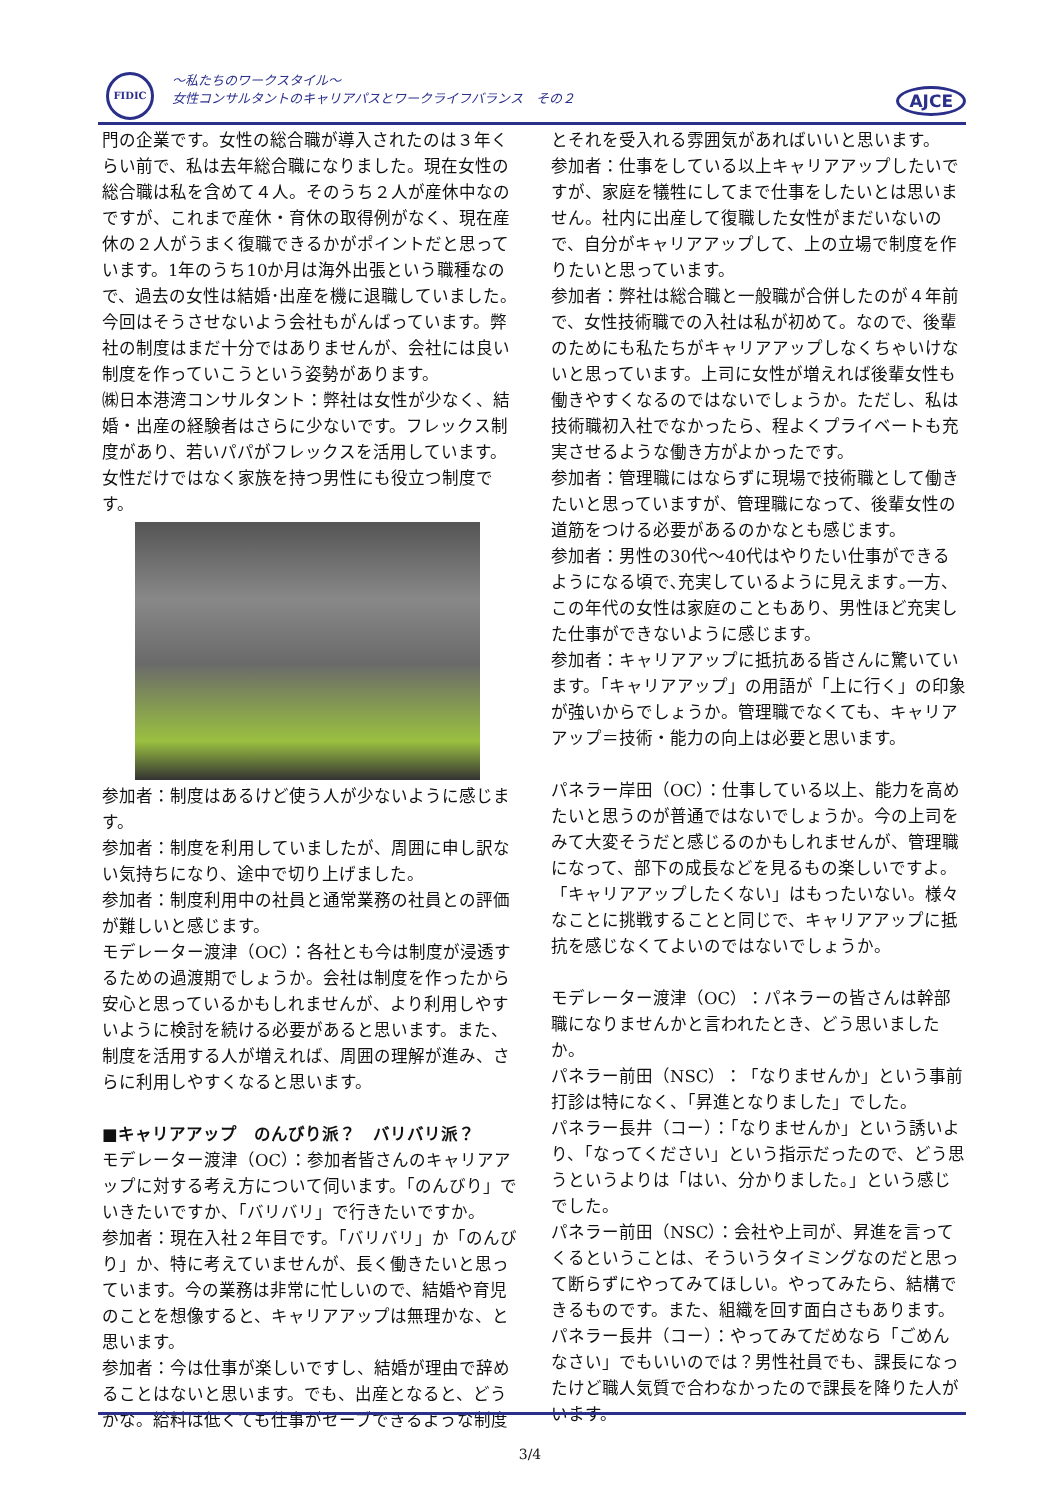FIDIC
～私たちのワークスタイル～
女性コンサルタントのキャリアパスとワークライフバランス　その２
AJCE
門の企業です。女性の総合職が導入されたのは３年くらい前で、私は去年総合職になりました。現在女性の総合職は私を含めて４人。そのうち２人が産休中なのですが、これまで産休・育休の取得例がなく、現在産休の２人がうまく復職できるかがポイントだと思っています。1年のうち10か月は海外出張という職種なので、過去の女性は結婚･出産を機に退職していました。今回はそうさせないよう会社もがんばっています。弊社の制度はまだ十分ではありませんが、会社には良い制度を作っていこうという姿勢があります。
㈱日本港湾コンサルタント：弊社は女性が少なく、結婚・出産の経験者はさらに少ないです。フレックス制度があり、若いパパがフレックスを活用しています。女性だけではなく家族を持つ男性にも役立つ制度です。
参加者：制度はあるけど使う人が少ないように感じます。
参加者：制度を利用していましたが、周囲に申し訳ない気持ちになり、途中で切り上げました。
参加者：制度利用中の社員と通常業務の社員との評価が難しいと感じます。
モデレーター渡津（OC）：各社とも今は制度が浸透するための過渡期でしょうか。会社は制度を作ったから安心と思っているかもしれませんが、より利用しやすいように検討を続ける必要があると思います。また、制度を活用する人が増えれば、周囲の理解が進み、さらに利用しやすくなると思います。
■キャリアアップ　のんびり派？　バリバリ派？
モデレーター渡津（OC）：参加者皆さんのキャリアアップに対する考え方について伺います。「のんびり」でいきたいですか、「バリバリ」で行きたいですか。
参加者：現在入社２年目です。「バリバリ」か「のんびり」か、特に考えていませんが、長く働きたいと思っています。今の業務は非常に忙しいので、結婚や育児のことを想像すると、キャリアアップは無理かな、と思います。
参加者：今は仕事が楽しいですし、結婚が理由で辞めることはないと思います。でも、出産となると、どうかな。給料は低くても仕事がセーブできるような制度
とそれを受入れる雰囲気があればいいと思います。
参加者：仕事をしている以上キャリアアップしたいですが、家庭を犠牲にしてまで仕事をしたいとは思いません。社内に出産して復職した女性がまだいないので、自分がキャリアアップして、上の立場で制度を作りたいと思っています。
参加者：弊社は総合職と一般職が合併したのが４年前で、女性技術職での入社は私が初めて。なので、後輩のためにも私たちがキャリアアップしなくちゃいけないと思っています。上司に女性が増えれば後輩女性も働きやすくなるのではないでしょうか。ただし、私は技術職初入社でなかったら、程よくプライベートも充実させるような働き方がよかったです。
参加者：管理職にはならずに現場で技術職として働きたいと思っていますが、管理職になって、後輩女性の道筋をつける必要があるのかなとも感じます。
参加者：男性の30代～40代はやりたい仕事ができるようになる頃で､充実しているように見えます｡一方、この年代の女性は家庭のこともあり、男性ほど充実した仕事ができないように感じます。
参加者：キャリアアップに抵抗ある皆さんに驚いています。「キャリアアップ」の用語が「上に行く」の印象が強いからでしょうか。管理職でなくても、キャリアアップ＝技術・能力の向上は必要と思います。
パネラー岸田（OC）：仕事している以上、能力を高めたいと思うのが普通ではないでしょうか。今の上司をみて大変そうだと感じるのかもしれませんが、管理職になって、部下の成長などを見るもの楽しいですよ。「キャリアアップしたくない」はもったいない。様々なことに挑戦することと同じで、キャリアアップに抵抗を感じなくてよいのではないでしょうか。
モデレーター渡津（OC）：パネラーの皆さんは幹部職になりませんかと言われたとき、どう思いましたか。
パネラー前田（NSC）：「なりませんか」という事前打診は特になく、「昇進となりました」でした。
パネラー長井（コー）：「なりませんか」という誘いより、「なってください」という指示だったので、どう思うというよりは「はい、分かりました。」という感じでした。
パネラー前田（NSC）：会社や上司が、昇進を言ってくるということは、そういうタイミングなのだと思って断らずにやってみてほしい。やってみたら、結構できるものです。また、組織を回す面白さもあります。
パネラー長井（コー）：やってみてだめなら「ごめんなさい」でもいいのでは？男性社員でも、課長になったけど職人気質で合わなかったので課長を降りた人がいます。
3/4